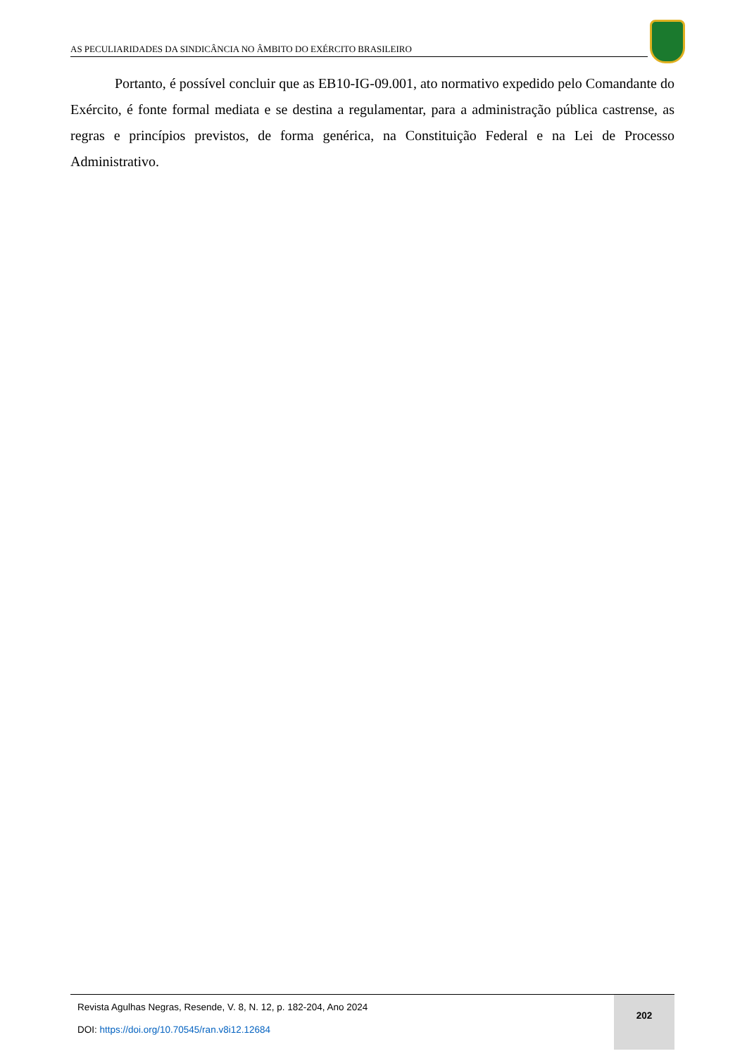AS PECULIARIDADES DA SINDICÂNCIA NO ÂMBITO DO EXÉRCITO BRASILEIRO
Portanto, é possível concluir que as EB10-IG-09.001, ato normativo expedido pelo Comandante do Exército, é fonte formal mediata e se destina a regulamentar, para a administração pública castrense, as regras e princípios previstos, de forma genérica, na Constituição Federal e na Lei de Processo Administrativo.
Revista Agulhas Negras, Resende, V. 8, N. 12, p. 182-204, Ano 2024
DOI: https://doi.org/10.70545/ran.v8i12.12684
202